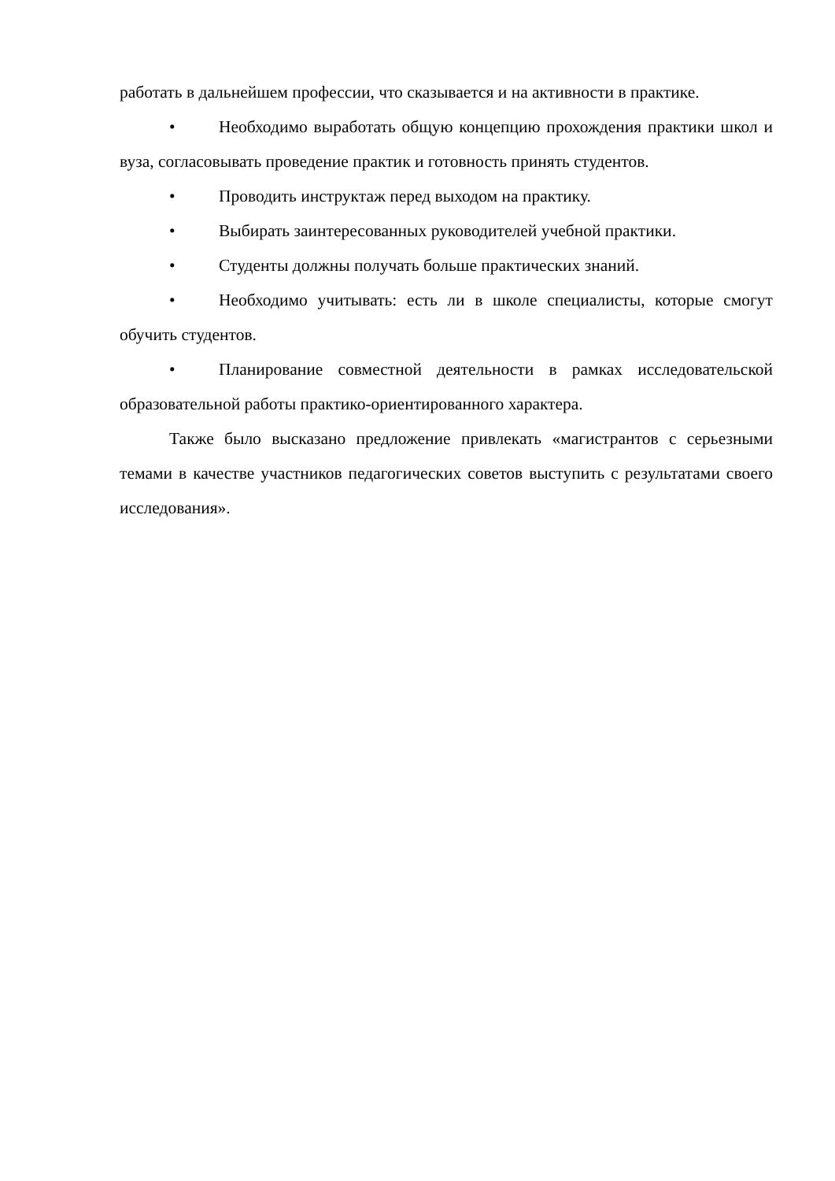работать в дальнейшем профессии, что сказывается и на активности в практике.
• Необходимо выработать общую концепцию прохождения практики школ и вуза, согласовывать проведение практик и готовность принять студентов.
• Проводить инструктаж перед выходом на практику.
• Выбирать заинтересованных руководителей учебной практики.
• Студенты должны получать больше практических знаний.
• Необходимо учитывать: есть ли в школе специалисты, которые смогут обучить студентов.
• Планирование совместной деятельности в рамках исследовательской образовательной работы практико-ориентированного характера.
Также было высказано предложение привлекать «магистрантов с серьезными темами в качестве участников педагогических советов выступить с результатами своего исследования».